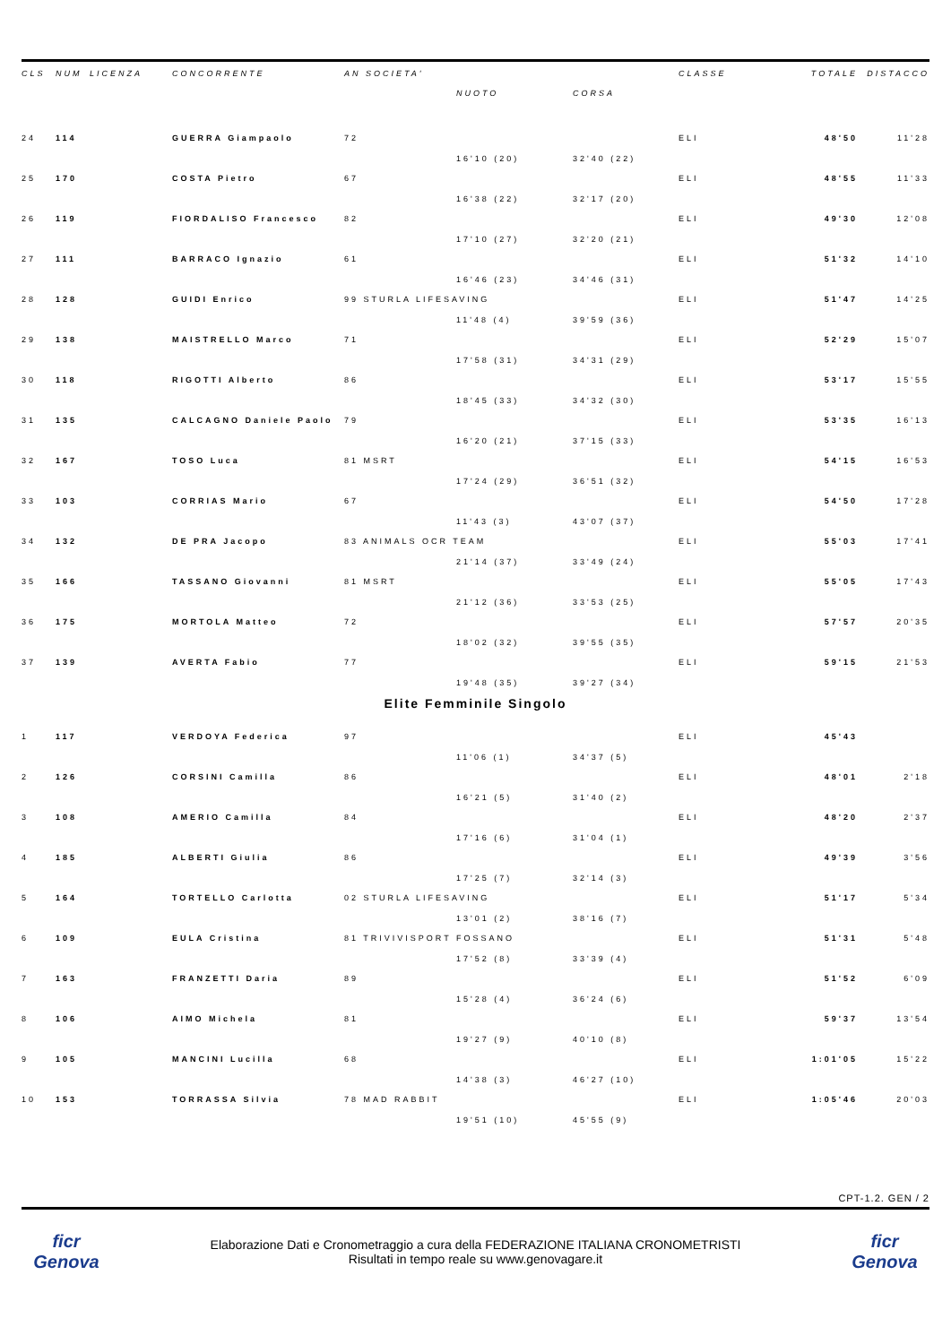| CLS | NUM | LICENZA | CONCORRENTE | AN SOCIETA' | | | CLASSE | TOTALE | DISTACCO |
| --- | --- | --- | --- | --- | --- | --- | --- | --- | --- |
| | | | | | NUOTO | CORSA | | | |
| 24 | 114 | | GUERRA Giampaolo | 72 | | | ELI | 48'50 | 11'28 |
| | | | | | 16'10 (20) | 32'40 (22) | | | |
| 25 | 170 | | COSTA Pietro | 67 | | | ELI | 48'55 | 11'33 |
| | | | | | 16'38 (22) | 32'17 (20) | | | |
| 26 | 119 | | FIORDALISO Francesco | 82 | | | ELI | 49'30 | 12'08 |
| | | | | | 17'10 (27) | 32'20 (21) | | | |
| 27 | 111 | | BARRACO Ignazio | 61 | | | ELI | 51'32 | 14'10 |
| | | | | | 16'46 (23) | 34'46 (31) | | | |
| 28 | 128 | | GUIDI Enrico | 99 STURLA LIFESAVING | | | ELI | 51'47 | 14'25 |
| | | | | | 11'48 (4) | 39'59 (36) | | | |
| 29 | 138 | | MAISTRELLO Marco | 71 | | | ELI | 52'29 | 15'07 |
| | | | | | 17'58 (31) | 34'31 (29) | | | |
| 30 | 118 | | RIGOTTI Alberto | 86 | | | ELI | 53'17 | 15'55 |
| | | | | | 18'45 (33) | 34'32 (30) | | | |
| 31 | 135 | | CALCAGNO Daniele Paolo | 79 | | | ELI | 53'35 | 16'13 |
| | | | | | 16'20 (21) | 37'15 (33) | | | |
| 32 | 167 | | TOSO Luca | 81 MSRT | | | ELI | 54'15 | 16'53 |
| | | | | | 17'24 (29) | 36'51 (32) | | | |
| 33 | 103 | | CORRIAS Mario | 67 | | | ELI | 54'50 | 17'28 |
| | | | | | 11'43 (3) | 43'07 (37) | | | |
| 34 | 132 | | DE PRA Jacopo | 83 ANIMALS OCR TEAM | | | ELI | 55'03 | 17'41 |
| | | | | | 21'14 (37) | 33'49 (24) | | | |
| 35 | 166 | | TASSANO Giovanni | 81 MSRT | | | ELI | 55'05 | 17'43 |
| | | | | | 21'12 (36) | 33'53 (25) | | | |
| 36 | 175 | | MORTOLA Matteo | 72 | | | ELI | 57'57 | 20'35 |
| | | | | | 18'02 (32) | 39'55 (35) | | | |
| 37 | 139 | | AVERTA Fabio | 77 | | | ELI | 59'15 | 21'53 |
| | | | | | 19'48 (35) | 39'27 (34) | | | |
Elite Femminile Singolo
| 1 | 117 | | VERDOYA Federica | 97 | | | ELI | 45'43 | |
| | | | | | 11'06 (1) | 34'37 (5) | | | |
| 2 | 126 | | CORSINI Camilla | 86 | | | ELI | 48'01 | 2'18 |
| | | | | | 16'21 (5) | 31'40 (2) | | | |
| 3 | 108 | | AMERIO Camilla | 84 | | | ELI | 48'20 | 2'37 |
| | | | | | 17'16 (6) | 31'04 (1) | | | |
| 4 | 185 | | ALBERTI Giulia | 86 | | | ELI | 49'39 | 3'56 |
| | | | | | 17'25 (7) | 32'14 (3) | | | |
| 5 | 164 | | TORTELLO Carlotta | 02 STURLA LIFESAVING | | | ELI | 51'17 | 5'34 |
| | | | | | 13'01 (2) | 38'16 (7) | | | |
| 6 | 109 | | EULA Cristina | 81 TRIVIVISPORT FOSSANO | | | ELI | 51'31 | 5'48 |
| | | | | | 17'52 (8) | 33'39 (4) | | | |
| 7 | 163 | | FRANZETTI Daria | 89 | | | ELI | 51'52 | 6'09 |
| | | | | | 15'28 (4) | 36'24 (6) | | | |
| 8 | 106 | | AIMO Michela | 81 | | | ELI | 59'37 | 13'54 |
| | | | | | 19'27 (9) | 40'10 (8) | | | |
| 9 | 105 | | MANCINI Lucilla | 68 | | | ELI | 1:01'05 | 15'22 |
| | | | | | 14'38 (3) | 46'27 (10) | | | |
| 10 | 153 | | TORRASSA Silvia | 78 MAD RABBIT | | | ELI | 1:05'46 | 20'03 |
| | | | | | 19'51 (10) | 45'55 (9) | | | |
CPT-1.2. GEN / 2
ficr Genova
Elaborazione Dati e Cronometraggio a cura della FEDERAZIONE ITALIANA CRONOMETRISTI
Risultati in tempo reale su www.genovagare.it
ficr Genova